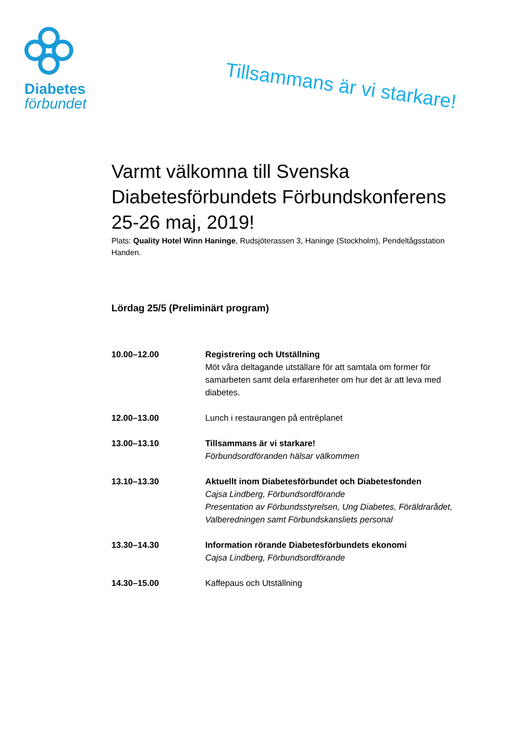Diabetes
förbundet
Tillsammans är vi starkare!
Varmt välkomna till Svenska Diabetesförbundets Förbundskonferens 25-26 maj, 2019!
Plats: Quality Hotel Winn Haninge, Rudsjöterassen 3, Haninge (Stockholm), Pendeltågsstation Handen.
Lördag 25/5 (Preliminärt program)
10.00–12.00 Registrering och Utställning
Möt våra deltagande utställare för att samtala om former för samarbeten samt dela erfarenheter om hur det är att leva med diabetes.
12.00–13.00 Lunch i restaurangen på entréplanet
13.00–13.10 Tillsammans är vi starkare!
Förbundsordföranden hälsar välkommen
13.10–13.30 Aktuellt inom Diabetesförbundet och Diabetesfonden
Cajsa Lindberg, Förbundsordförande
Presentation av Förbundsstyrelsen, Ung Diabetes, Föräldrarådet, Valberedningen samt Förbundskansliets personal
13.30–14.30 Information rörande Diabetesförbundets ekonomi
Cajsa Lindberg, Förbundsordförande
14.30–15.00 Kaffepaus och Utställning